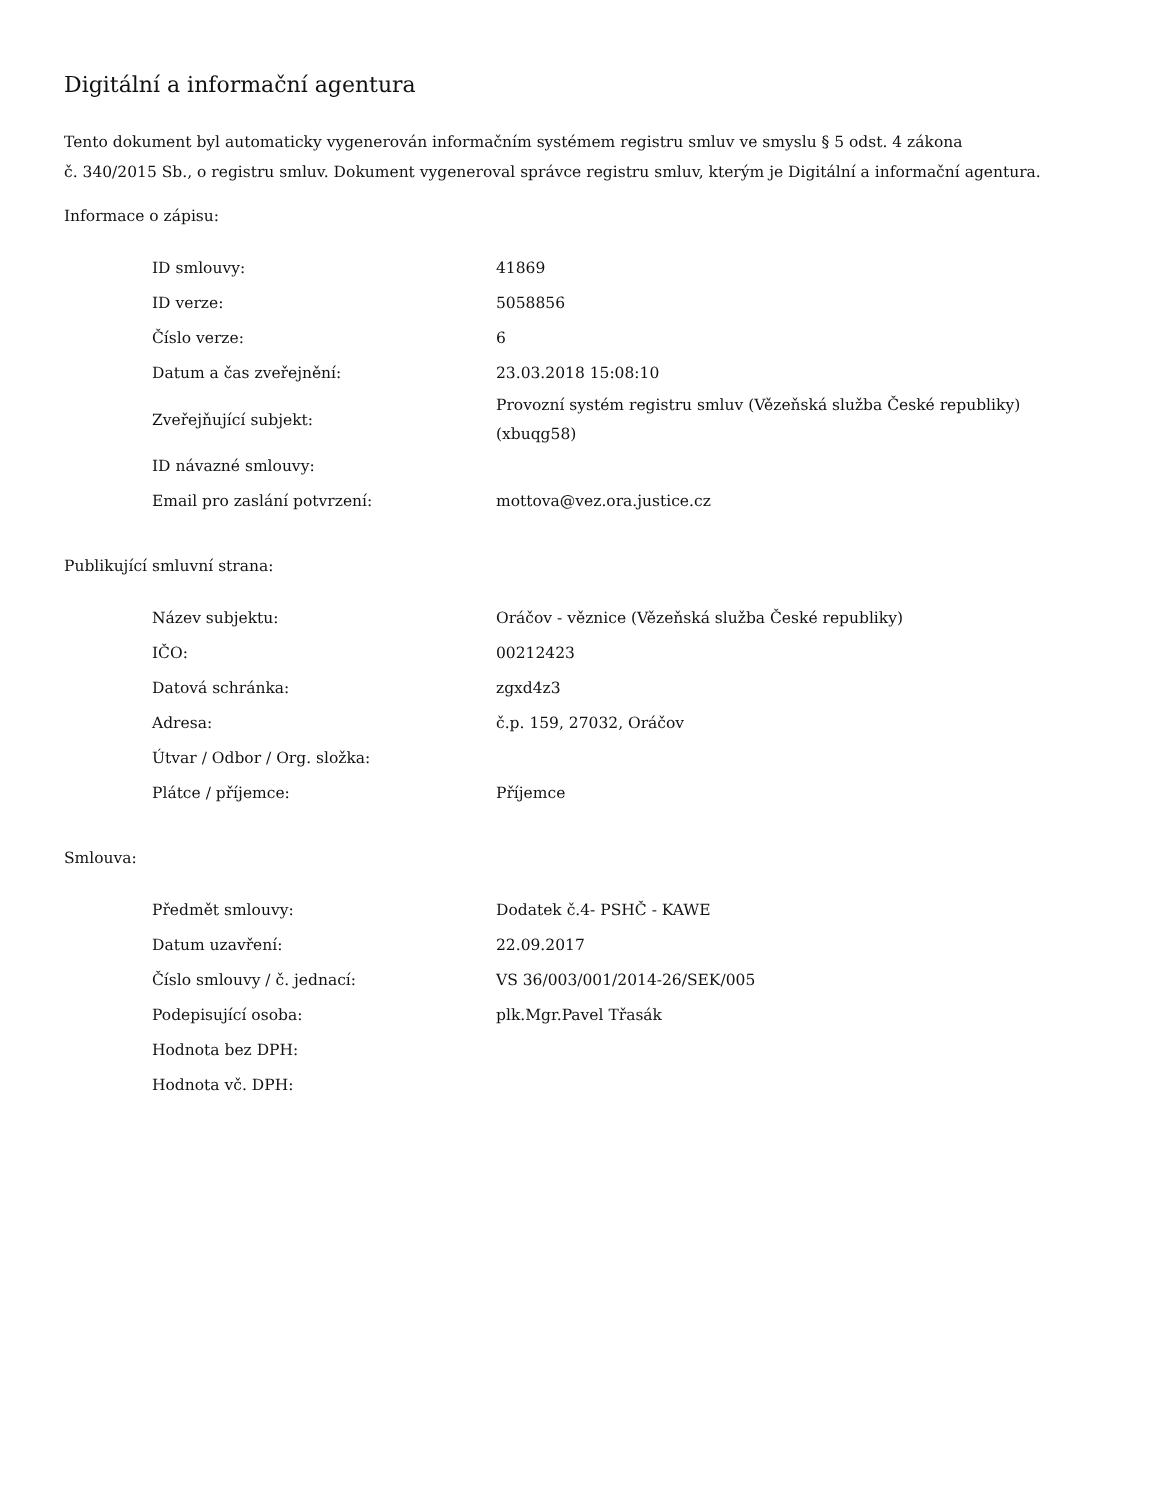Digitální a informační agentura
Tento dokument byl automaticky vygenerován informačním systémem registru smluv ve smyslu § 5 odst. 4 zákona
č. 340/2015 Sb., o registru smluv. Dokument vygeneroval správce registru smluv, kterým je Digitální a informační agentura.
Informace o zápisu:
| ID smlouvy: | 41869 |
| ID verze: | 5058856 |
| Číslo verze: | 6 |
| Datum a čas zveřejnění: | 23.03.2018 15:08:10 |
| Zveřejňující subjekt: | Provozní systém registru smluv (Vězeňská služba České republiky) (xbuqg58) |
| ID návazné smlouvy: | |
| Email pro zaslání potvrzení: | mottova@vez.ora.justice.cz |
Publikující smluvní strana:
| Název subjektu: | Oráčov - věznice (Vězeňská služba České republiky) |
| IČO: | 00212423 |
| Datová schránka: | zgxd4z3 |
| Adresa: | č.p. 159, 27032, Oráčov |
| Útvar / Odbor / Org. složka: | |
| Plátce / příjemce: | Příjemce |
Smlouva:
| Předmět smlouvy: | Dodatek č.4- PSHČ - KAWE |
| Datum uzavření: | 22.09.2017 |
| Číslo smlouvy / č. jednací: | VS 36/003/001/2014-26/SEK/005 |
| Podepisující osoba: | plk.Mgr.Pavel Třasák |
| Hodnota bez DPH: | |
| Hodnota vč. DPH: | |